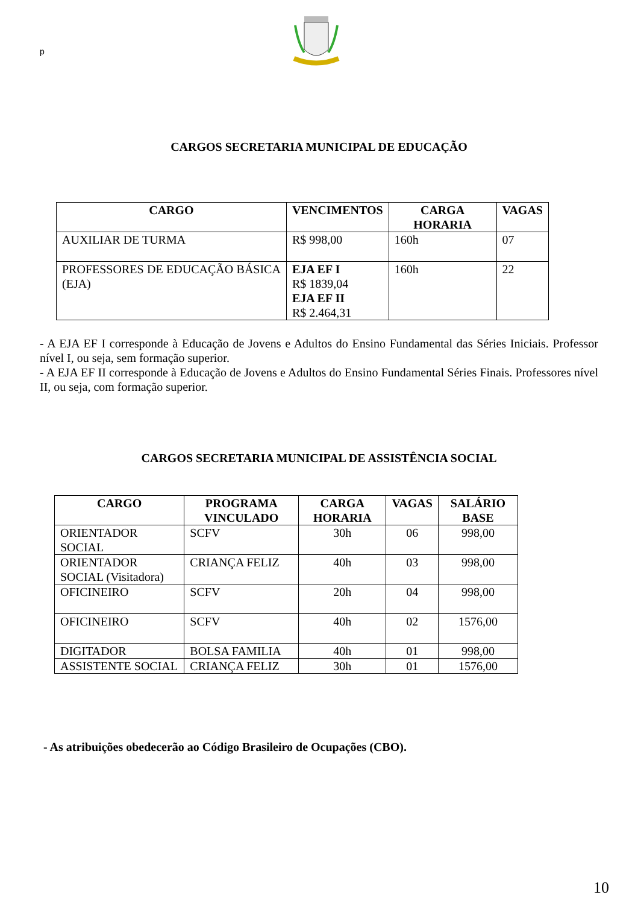p
CARGOS SECRETARIA MUNICIPAL DE EDUCAÇÃO
| CARGO | VENCIMENTOS | CARGA HORARIA | VAGAS |
| --- | --- | --- | --- |
| AUXILIAR DE TURMA | R$ 998,00 | 160h | 07 |
| PROFESSORES DE EDUCAÇÃO BÁSICA (EJA) | EJA EF I R$ 1839,04 EJA EF II R$ 2.464,31 | 160h | 22 |
- A EJA EF I corresponde à Educação de Jovens e Adultos do Ensino Fundamental das Séries Iniciais. Professor nível I, ou seja, sem formação superior.
- A EJA EF II corresponde à Educação de Jovens e Adultos do Ensino Fundamental Séries Finais. Professores nível II, ou seja, com formação superior.
CARGOS SECRETARIA MUNICIPAL DE ASSISTÊNCIA SOCIAL
| CARGO | PROGRAMA VINCULADO | CARGA HORARIA | VAGAS | SALÁRIO BASE |
| --- | --- | --- | --- | --- |
| ORIENTADOR SOCIAL | SCFV | 30h | 06 | 998,00 |
| ORIENTADOR SOCIAL (Visitadora) | CRIANÇA FELIZ | 40h | 03 | 998,00 |
| OFICINEIRO | SCFV | 20h | 04 | 998,00 |
| OFICINEIRO | SCFV | 40h | 02 | 1576,00 |
| DIGITADOR | BOLSA FAMILIA | 40h | 01 | 998,00 |
| ASSISTENTE SOCIAL | CRIANÇA FELIZ | 30h | 01 | 1576,00 |
- As atribuições obedecerão ao Código Brasileiro de Ocupações (CBO).
10